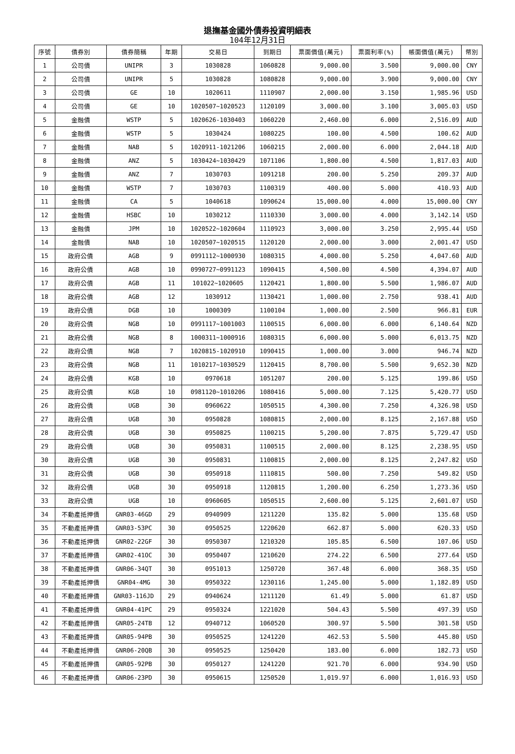退撫基金國外債券投資明細表
104年12月31日
| 序號 | 債券別 | 債券簡稱 | 年期 | 交易日 | 到期日 | 票面價值(萬元) | 票面利率(%) | 帳面價值(萬元) | 幣別 |
| --- | --- | --- | --- | --- | --- | --- | --- | --- | --- |
| 1 | 公司債 | UNIPR | 3 | 1030828 | 1060828 | 9,000.00 | 3.500 | 9,000.00 | CNY |
| 2 | 公司債 | UNIPR | 5 | 1030828 | 1080828 | 9,000.00 | 3.900 | 9,000.00 | CNY |
| 3 | 公司債 | GE | 10 | 1020611 | 1110907 | 2,000.00 | 3.150 | 1,985.96 | USD |
| 4 | 公司債 | GE | 10 | 1020507~1020523 | 1120109 | 3,000.00 | 3.100 | 3,005.03 | USD |
| 5 | 金融債 | WSTP | 5 | 1020626-1030403 | 1060220 | 2,460.00 | 6.000 | 2,516.09 | AUD |
| 6 | 金融債 | WSTP | 5 | 1030424 | 1080225 | 100.00 | 4.500 | 100.62 | AUD |
| 7 | 金融債 | NAB | 5 | 1020911-1021206 | 1060215 | 2,000.00 | 6.000 | 2,044.18 | AUD |
| 8 | 金融債 | ANZ | 5 | 1030424~1030429 | 1071106 | 1,800.00 | 4.500 | 1,817.03 | AUD |
| 9 | 金融債 | ANZ | 7 | 1030703 | 1091218 | 200.00 | 5.250 | 209.37 | AUD |
| 10 | 金融債 | WSTP | 7 | 1030703 | 1100319 | 400.00 | 5.000 | 410.93 | AUD |
| 11 | 金融債 | CA | 5 | 1040618 | 1090624 | 15,000.00 | 4.000 | 15,000.00 | CNY |
| 12 | 金融債 | HSBC | 10 | 1030212 | 1110330 | 3,000.00 | 4.000 | 3,142.14 | USD |
| 13 | 金融債 | JPM | 10 | 1020522~1020604 | 1110923 | 3,000.00 | 3.250 | 2,995.44 | USD |
| 14 | 金融債 | NAB | 10 | 1020507~1020515 | 1120120 | 2,000.00 | 3.000 | 2,001.47 | USD |
| 15 | 政府公債 | AGB | 9 | 0991112~1000930 | 1080315 | 4,000.00 | 5.250 | 4,047.60 | AUD |
| 16 | 政府公債 | AGB | 10 | 0990727~0991123 | 1090415 | 4,500.00 | 4.500 | 4,394.07 | AUD |
| 17 | 政府公債 | AGB | 11 | 101022~1020605 | 1120421 | 1,800.00 | 5.500 | 1,986.07 | AUD |
| 18 | 政府公債 | AGB | 12 | 1030912 | 1130421 | 1,000.00 | 2.750 | 938.41 | AUD |
| 19 | 政府公債 | DGB | 10 | 1000309 | 1100104 | 1,000.00 | 2.500 | 966.81 | EUR |
| 20 | 政府公債 | NGB | 10 | 0991117~1001003 | 1100515 | 6,000.00 | 6.000 | 6,140.64 | NZD |
| 21 | 政府公債 | NGB | 8 | 1000311~1000916 | 1080315 | 6,000.00 | 5.000 | 6,013.75 | NZD |
| 22 | 政府公債 | NGB | 7 | 1020815-1020910 | 1090415 | 1,000.00 | 3.000 | 946.74 | NZD |
| 23 | 政府公債 | NGB | 11 | 1010217~1030529 | 1120415 | 8,700.00 | 5.500 | 9,652.30 | NZD |
| 24 | 政府公債 | KGB | 10 | 0970618 | 1051207 | 200.00 | 5.125 | 199.86 | USD |
| 25 | 政府公債 | KGB | 10 | 0981120~1010206 | 1080416 | 5,000.00 | 7.125 | 5,420.77 | USD |
| 26 | 政府公債 | UGB | 30 | 0960622 | 1050515 | 4,300.00 | 7.250 | 4,326.98 | USD |
| 27 | 政府公債 | UGB | 30 | 0950828 | 1080815 | 2,000.00 | 8.125 | 2,167.88 | USD |
| 28 | 政府公債 | UGB | 30 | 0950825 | 1100215 | 5,200.00 | 7.875 | 5,729.47 | USD |
| 29 | 政府公債 | UGB | 30 | 0950831 | 1100515 | 2,000.00 | 8.125 | 2,238.95 | USD |
| 30 | 政府公債 | UGB | 30 | 0950831 | 1100815 | 2,000.00 | 8.125 | 2,247.82 | USD |
| 31 | 政府公債 | UGB | 30 | 0950918 | 1110815 | 500.00 | 7.250 | 549.82 | USD |
| 32 | 政府公債 | UGB | 30 | 0950918 | 1120815 | 1,200.00 | 6.250 | 1,273.36 | USD |
| 33 | 政府公債 | UGB | 10 | 0960605 | 1050515 | 2,600.00 | 5.125 | 2,601.07 | USD |
| 34 | 不動產抵押債 | GNR03-46GD | 29 | 0940909 | 1211220 | 135.82 | 5.000 | 135.68 | USD |
| 35 | 不動產抵押債 | GNR03-53PC | 30 | 0950525 | 1220620 | 662.87 | 5.000 | 620.33 | USD |
| 36 | 不動產抵押債 | GNR02-22GF | 30 | 0950307 | 1210320 | 105.85 | 6.500 | 107.06 | USD |
| 37 | 不動產抵押債 | GNR02-41OC | 30 | 0950407 | 1210620 | 274.22 | 6.500 | 277.64 | USD |
| 38 | 不動產抵押債 | GNR06-34QT | 30 | 0951013 | 1250720 | 367.48 | 6.000 | 368.35 | USD |
| 39 | 不動產抵押債 | GNR04-4MG | 30 | 0950322 | 1230116 | 1,245.00 | 5.000 | 1,182.89 | USD |
| 40 | 不動產抵押債 | GNR03-116JD | 29 | 0940624 | 1211120 | 61.49 | 5.000 | 61.87 | USD |
| 41 | 不動產抵押債 | GNR04-41PC | 29 | 0950324 | 1221020 | 504.43 | 5.500 | 497.39 | USD |
| 42 | 不動產抵押債 | GNR05-24TB | 12 | 0940712 | 1060520 | 300.97 | 5.500 | 301.58 | USD |
| 43 | 不動產抵押債 | GNR05-94PB | 30 | 0950525 | 1241220 | 462.53 | 5.500 | 445.80 | USD |
| 44 | 不動產抵押債 | GNR06-20QB | 30 | 0950525 | 1250420 | 183.00 | 6.000 | 182.73 | USD |
| 45 | 不動產抵押債 | GNR05-92PB | 30 | 0950127 | 1241220 | 921.70 | 6.000 | 934.90 | USD |
| 46 | 不動產抵押債 | GNR06-23PD | 30 | 0950615 | 1250520 | 1,019.97 | 6.000 | 1,016.93 | USD |